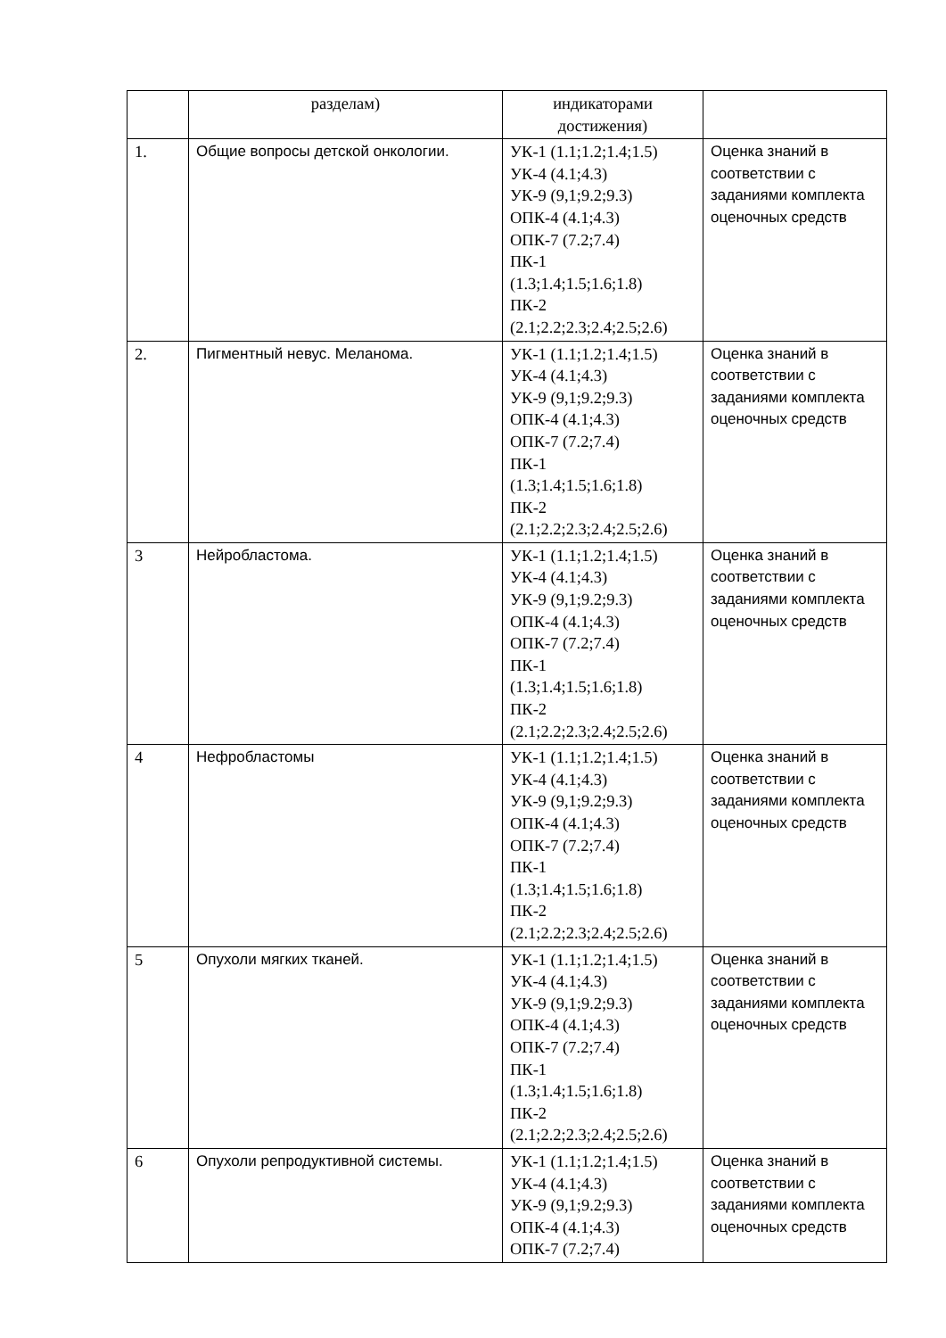| | разделам) | индикаторами достижения) | |
| 1. | Общие вопросы детской онкологии. | УК-1 (1.1;1.2;1.4;1.5) УК-4 (4.1;4.3) УК-9 (9,1;9.2;9.3) ОПК-4 (4.1;4.3) ОПК-7 (7.2;7.4) ПК-1 (1.3;1.4;1.5;1.6;1.8) ПК-2 (2.1;2.2;2.3;2.4;2.5;2.6) | Оценка знаний в соответствии с заданиями комплекта оценочных средств |
| 2. | Пигментный невус. Меланома. | УК-1 (1.1;1.2;1.4;1.5) УК-4 (4.1;4.3) УК-9 (9,1;9.2;9.3) ОПК-4 (4.1;4.3) ОПК-7 (7.2;7.4) ПК-1 (1.3;1.4;1.5;1.6;1.8) ПК-2 (2.1;2.2;2.3;2.4;2.5;2.6) | Оценка знаний в соответствии с заданиями комплекта оценочных средств |
| 3 | Нейробластома. | УК-1 (1.1;1.2;1.4;1.5) УК-4 (4.1;4.3) УК-9 (9,1;9.2;9.3) ОПК-4 (4.1;4.3) ОПК-7 (7.2;7.4) ПК-1 (1.3;1.4;1.5;1.6;1.8) ПК-2 (2.1;2.2;2.3;2.4;2.5;2.6) | Оценка знаний в соответствии с заданиями комплекта оценочных средств |
| 4 | Нефробластомы | УК-1 (1.1;1.2;1.4;1.5) УК-4 (4.1;4.3) УК-9 (9,1;9.2;9.3) ОПК-4 (4.1;4.3) ОПК-7 (7.2;7.4) ПК-1 (1.3;1.4;1.5;1.6;1.8) ПК-2 (2.1;2.2;2.3;2.4;2.5;2.6) | Оценка знаний в соответствии с заданиями комплекта оценочных средств |
| 5 | Опухоли мягких тканей. | УК-1 (1.1;1.2;1.4;1.5) УК-4 (4.1;4.3) УК-9 (9,1;9.2;9.3) ОПК-4 (4.1;4.3) ОПК-7 (7.2;7.4) ПК-1 (1.3;1.4;1.5;1.6;1.8) ПК-2 (2.1;2.2;2.3;2.4;2.5;2.6) | Оценка знаний в соответствии с заданиями комплекта оценочных средств |
| 6 | Опухоли репродуктивной системы. | УК-1 (1.1;1.2;1.4;1.5) УК-4 (4.1;4.3) УК-9 (9,1;9.2;9.3) ОПК-4 (4.1;4.3) ОПК-7 (7.2;7.4) | Оценка знаний в соответствии с заданиями комплекта оценочных средств |